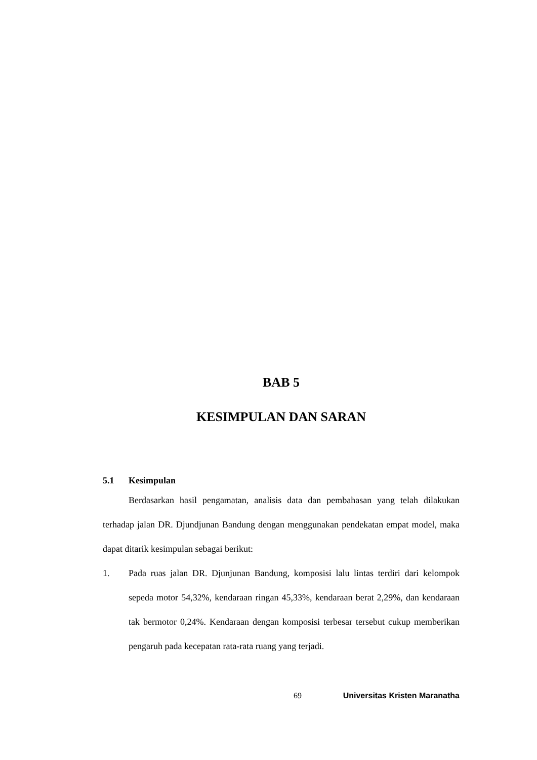BAB 5
KESIMPULAN DAN SARAN
5.1 Kesimpulan
Berdasarkan hasil pengamatan, analisis data dan pembahasan yang telah dilakukan terhadap jalan DR. Djundjunan Bandung dengan menggunakan pendekatan empat model, maka dapat ditarik kesimpulan sebagai berikut:
1. Pada ruas jalan DR. Djunjunan Bandung, komposisi lalu lintas terdiri dari kelompok sepeda motor 54,32%, kendaraan ringan 45,33%, kendaraan berat 2,29%, dan kendaraan tak bermotor 0,24%. Kendaraan dengan komposisi terbesar tersebut cukup memberikan pengaruh pada kecepatan rata-rata ruang yang terjadi.
69 Universitas Kristen Maranatha